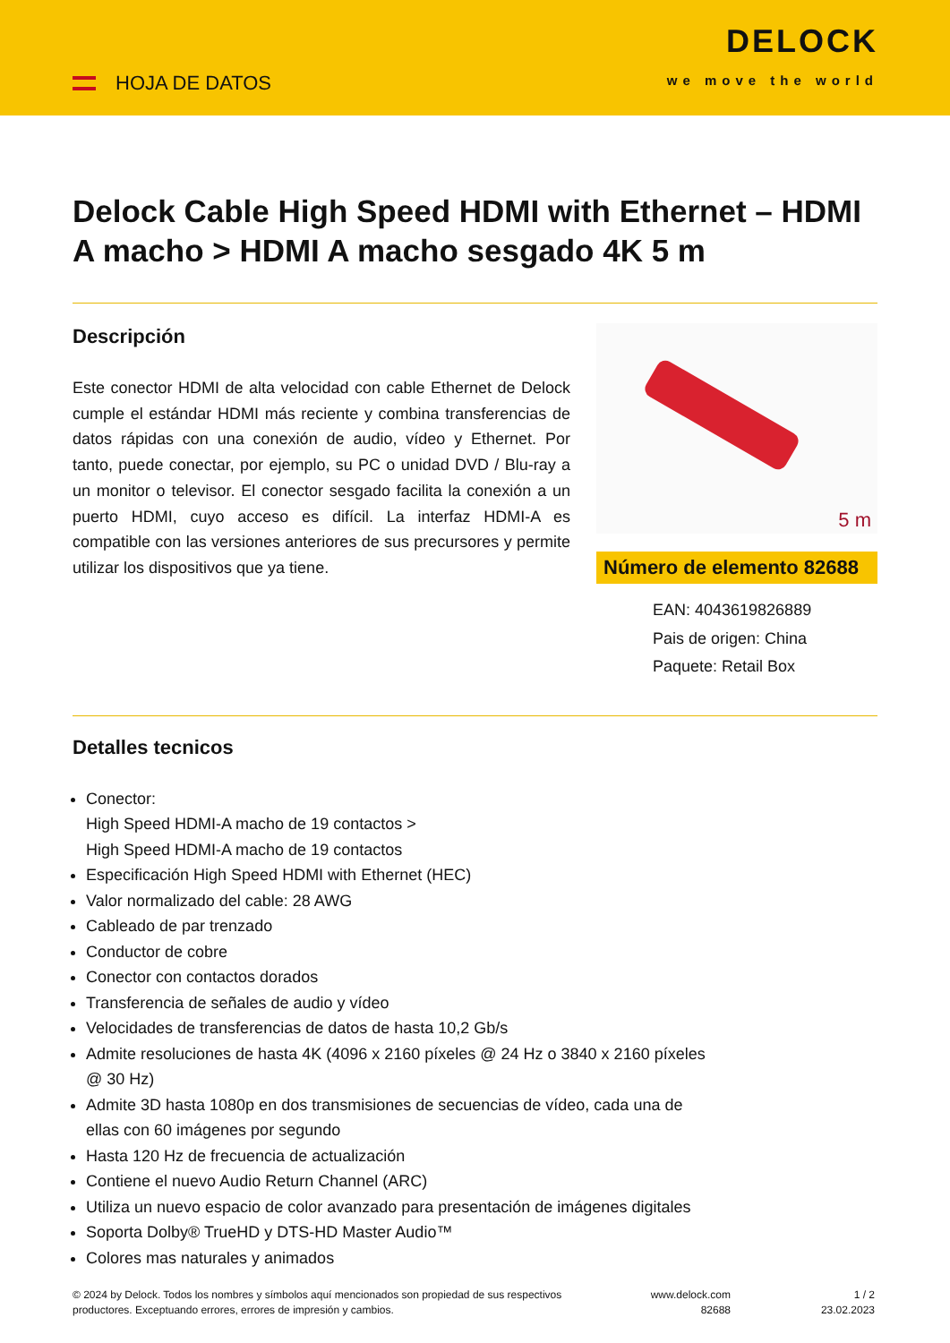HOJA DE DATOS
DELOCK
we move the world
Delock Cable High Speed HDMI with Ethernet – HDMI A macho > HDMI A macho sesgado 4K 5 m
Descripción
Este conector HDMI de alta velocidad con cable Ethernet de Delock cumple el estándar HDMI más reciente y combina transferencias de datos rápidas con una conexión de audio, vídeo y Ethernet. Por tanto, puede conectar, por ejemplo, su PC o unidad DVD / Blu-ray a un monitor o televisor. El conector sesgado facilita la conexión a un puerto HDMI, cuyo acceso es difícil. La interfaz HDMI-A es compatible con las versiones anteriores de sus precursores y permite utilizar los dispositivos que ya tiene.
5 m
Número de elemento 82688
EAN: 4043619826889
Pais de origen: China
Paquete: Retail Box
Detalles tecnicos
Conector:
High Speed HDMI-A macho de 19 contactos >
High Speed HDMI-A macho de 19 contactos
Especificación High Speed HDMI with Ethernet (HEC)
Valor normalizado del cable: 28 AWG
Cableado de par trenzado
Conductor de cobre
Conector con contactos dorados
Transferencia de señales de audio y vídeo
Velocidades de transferencias de datos de hasta 10,2 Gb/s
Admite resoluciones de hasta 4K (4096 x 2160 píxeles @ 24 Hz o 3840 x 2160 píxeles
@ 30 Hz)
Admite 3D hasta 1080p en dos transmisiones de secuencias de vídeo, cada una de
ellas con 60 imágenes por segundo
Hasta 120 Hz de frecuencia de actualización
Contiene el nuevo Audio Return Channel (ARC)
Utiliza un nuevo espacio de color avanzado para presentación de imágenes digitales
Soporta Dolby® TrueHD y DTS-HD Master Audio™
Colores mas naturales y animados
© 2024 by Delock. Todos los nombres y símbolos aquí mencionados son propiedad de sus respectivos productores. Exceptuando errores, errores de impresión y cambios.
www.delock.com
82688
1 / 2
23.02.2023